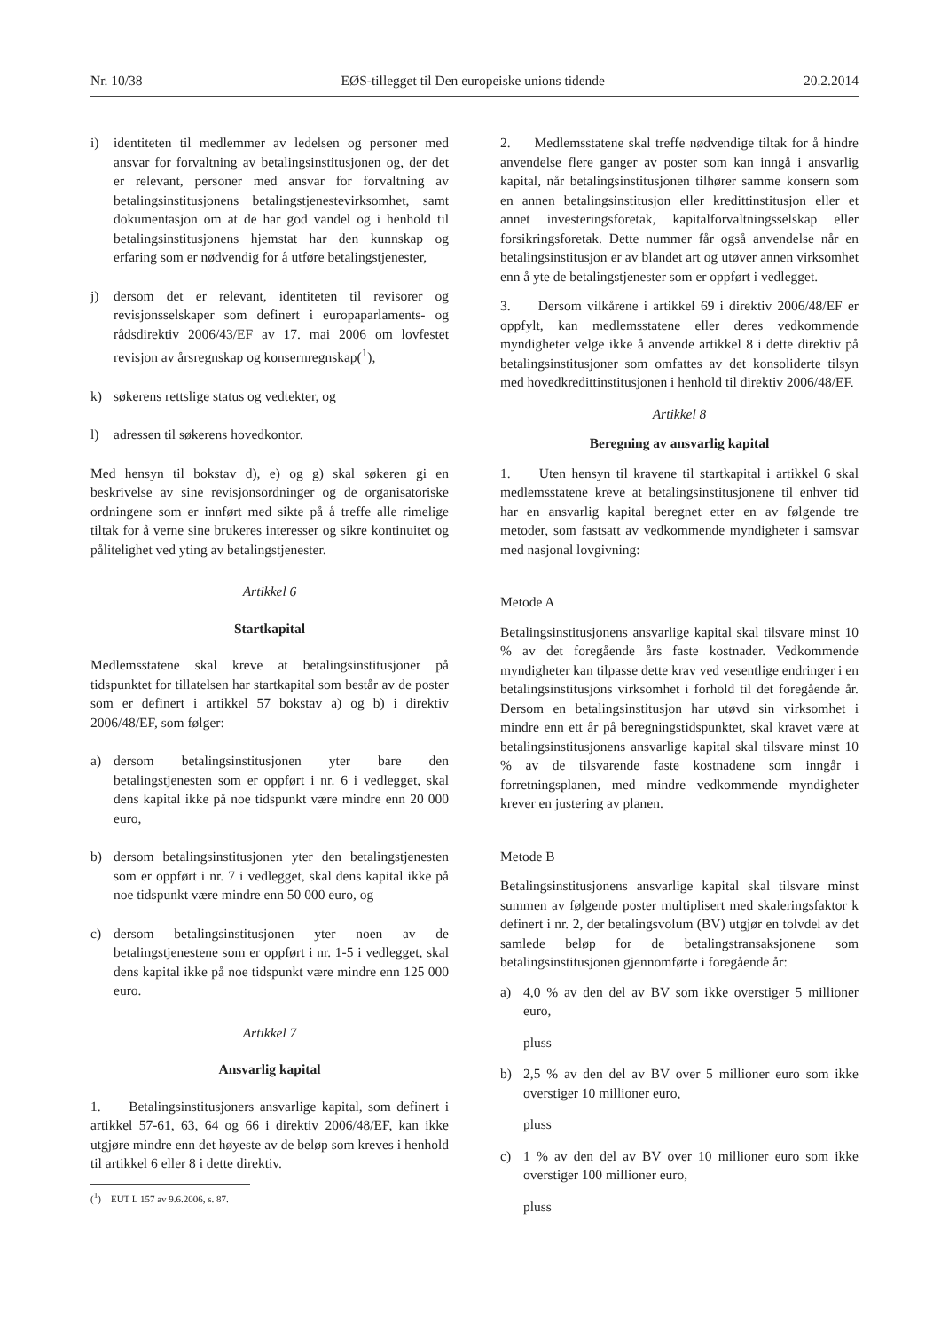Nr. 10/38 EØS-tillegget til Den europeiske unions tidende 20.2.2014
i) identiteten til medlemmer av ledelsen og personer med ansvar for forvaltning av betalingsinstitusjonen og, der det er relevant, personer med ansvar for forvaltning av betalingsinstitusjonens betalingstjenestevirksomhet, samt dokumentasjon om at de har god vandel og i henhold til betalingsinstitusjonens hjemstat har den kunnskap og erfaring som er nødvendig for å utføre betalingstjenester,
j) dersom det er relevant, identiteten til revisorer og revisjonsselskaper som definert i europaparlaments- og rådsdirektiv 2006/43/EF av 17. mai 2006 om lovfestet revisjon av årsregnskap og konsernregnskap(<sup>1</sup>),
k) søkerens rettslige status og vedtekter, og
l) adressen til søkerens hovedkontor.
Med hensyn til bokstav d), e) og g) skal søkeren gi en beskrivelse av sine revisjonsordninger og de organisatoriske ordningene som er innført med sikte på å treffe alle rimelige tiltak for å verne sine brukeres interesser og sikre kontinuitet og pålitelighet ved yting av betalingstjenester.
Artikkel 6
Startkapital
Medlemsstatene skal kreve at betalingsinstitusjoner på tidspunktet for tillatelsen har startkapital som består av de poster som er definert i artikkel 57 bokstav a) og b) i direktiv 2006/48/EF, som følger:
a) dersom betalingsinstitusjonen yter bare den betalingstjenesten som er oppført i nr. 6 i vedlegget, skal dens kapital ikke på noe tidspunkt være mindre enn 20 000 euro,
b) dersom betalingsinstitusjonen yter den betalingstjenesten som er oppført i nr. 7 i vedlegget, skal dens kapital ikke på noe tidspunkt være mindre enn 50 000 euro, og
c) dersom betalingsinstitusjonen yter noen av de betalingstjenestene som er oppført i nr. 1-5 i vedlegget, skal dens kapital ikke på noe tidspunkt være mindre enn 125 000 euro.
Artikkel 7
Ansvarlig kapital
1. Betalingsinstitusjoners ansvarlige kapital, som definert i artikkel 57-61, 63, 64 og 66 i direktiv 2006/48/EF, kan ikke utgjøre mindre enn det høyeste av de beløp som kreves i henhold til artikkel 6 eller 8 i dette direktiv.
(<sup>1</sup>) EUT L 157 av 9.6.2006, s. 87.
2. Medlemsstatene skal treffe nødvendige tiltak for å hindre anvendelse flere ganger av poster som kan inngå i ansvarlig kapital, når betalingsinstitusjonen tilhører samme konsern som en annen betalingsinstitusjon eller kredittinstitusjon eller et annet investeringsforetak, kapitalforvaltningsselskap eller forsikringsforetak. Dette nummer får også anvendelse når en betalingsinstitusjon er av blandet art og utøver annen virksomhet enn å yte de betalingstjenester som er oppført i vedlegget.
3. Dersom vilkårene i artikkel 69 i direktiv 2006/48/EF er oppfylt, kan medlemsstatene eller deres vedkommende myndigheter velge ikke å anvende artikkel 8 i dette direktiv på betalingsinstitusjoner som omfattes av det konsoliderte tilsyn med hovedkredittinstitusjonen i henhold til direktiv 2006/48/EF.
Artikkel 8
Beregning av ansvarlig kapital
1. Uten hensyn til kravene til startkapital i artikkel 6 skal medlemsstatene kreve at betalingsinstitusjonene til enhver tid har en ansvarlig kapital beregnet etter en av følgende tre metoder, som fastsatt av vedkommende myndigheter i samsvar med nasjonal lovgivning:
Metode A
Betalingsinstitusjonens ansvarlige kapital skal tilsvare minst 10 % av det foregående års faste kostnader. Vedkommende myndigheter kan tilpasse dette krav ved vesentlige endringer i en betalingsinstitusjons virksomhet i forhold til det foregående år. Dersom en betalingsinstitusjon har utøvd sin virksomhet i mindre enn ett år på beregningstidspunktet, skal kravet være at betalingsinstitusjonens ansvarlige kapital skal tilsvare minst 10 % av de tilsvarende faste kostnadene som inngår i forretningsplanen, med mindre vedkommende myndigheter krever en justering av planen.
Metode B
Betalingsinstitusjonens ansvarlige kapital skal tilsvare minst summen av følgende poster multiplisert med skaleringsfaktor k definert i nr. 2, der betalingsvolum (BV) utgjør en tolvdel av det samlede beløp for de betalingstransaksjonene som betalingsinstitusjonen gjennomførte i foregående år:
a) 4,0 % av den del av BV som ikke overstiger 5 millioner euro,
pluss
b) 2,5 % av den del av BV over 5 millioner euro som ikke overstiger 10 millioner euro,
pluss
c) 1 % av den del av BV over 10 millioner euro som ikke overstiger 100 millioner euro,
pluss